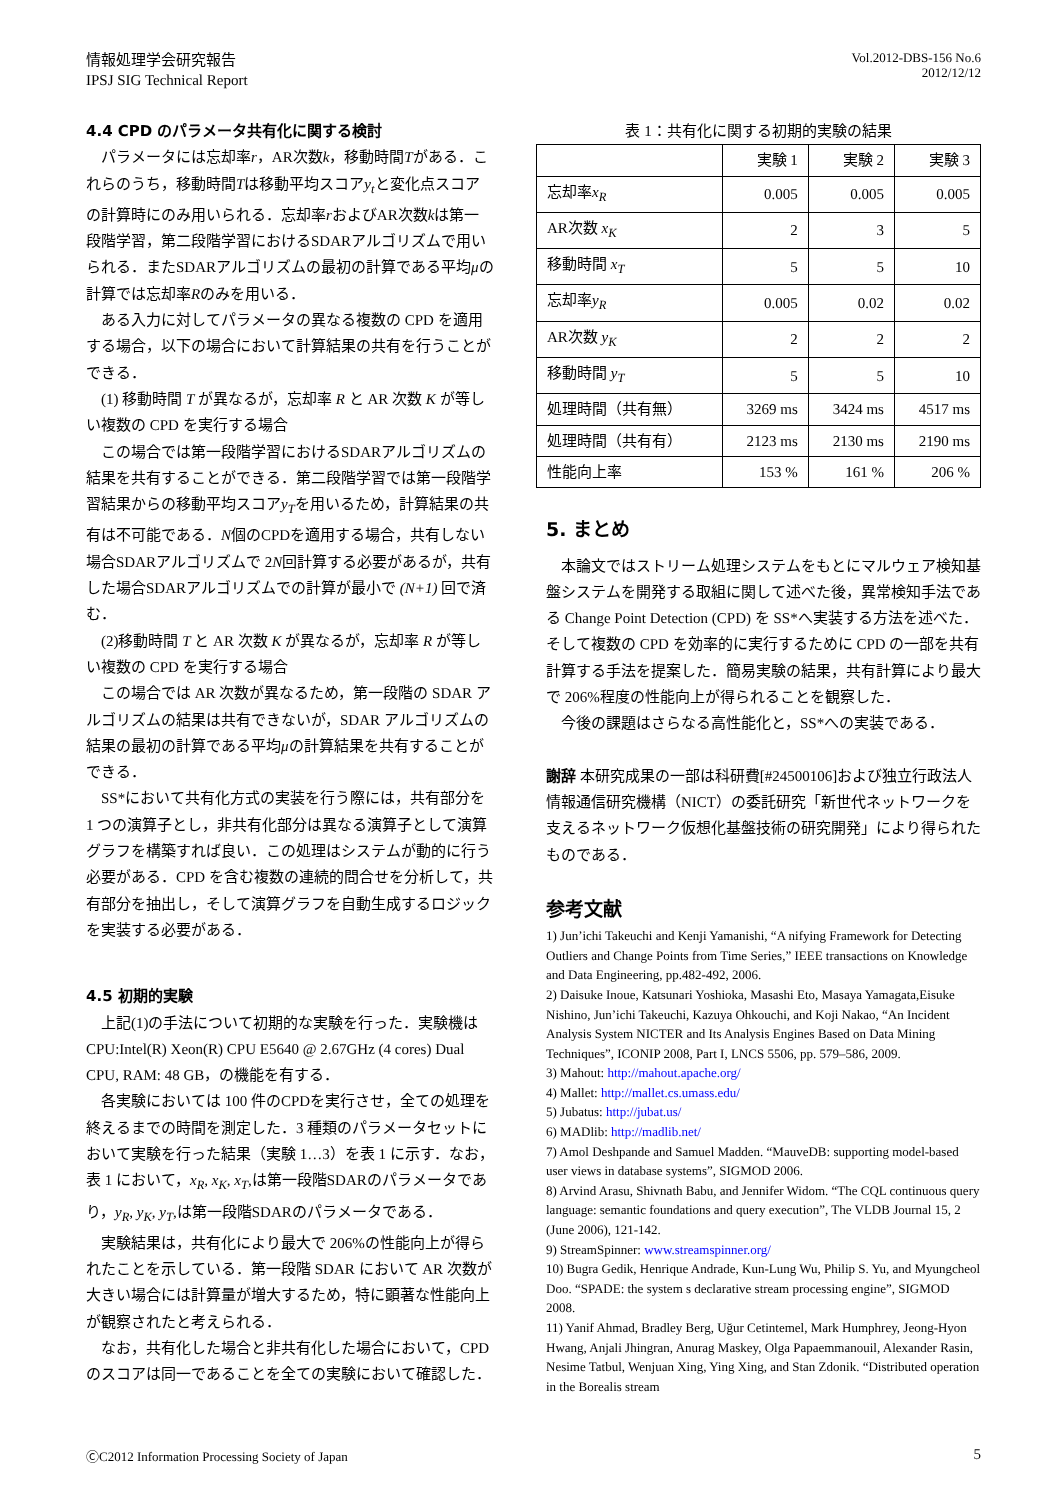情報処理学会研究報告
IPSJ SIG Technical Report
Vol.2012-DBS-156 No.6
2012/12/12
4.4 CPD のパラメータ共有化に関する検討
パラメータには忘却率r，AR次数k，移動時間Tがある．これらのうち，移動時間Tは移動平均スコアy<sub>t</sub>と変化点スコアの計算時にのみ用いられる．忘却率rおよびAR次数kは第一段階学習，第二段階学習におけるSDARアルゴリズムで用いられる．またSDARアルゴリズムの最初の計算である平均μの計算では忘却率Rのみを用いる．
ある入力に対してパラメータの異なる複数の CPD を適用する場合，以下の場合において計算結果の共有を行うことができる．
(1) 移動時間 T が異なるが，忘却率 R と AR 次数 K が等しい複数の CPD を実行する場合
この場合では第一段階学習におけるSDARアルゴリズムの結果を共有することができる．第二段階学習では第一段階学習結果からの移動平均スコアy<sub>T</sub>を用いるため，計算結果の共有は不可能である．N個のCPDを適用する場合，共有しない場合SDARアルゴリズムで 2N回計算する必要があるが，共有した場合SDARアルゴリズムでの計算が最小で (N+1) 回で済む．
(2)移動時間 T と AR 次数 K が異なるが，忘却率 R が等しい複数の CPD を実行する場合
この場合では AR 次数が異なるため，第一段階の SDAR アルゴリズムの結果は共有できないが，SDAR アルゴリズムの結果の最初の計算である平均μの計算結果を共有することができる．
SS*において共有化方式の実装を行う際には，共有部分を 1 つの演算子とし，非共有化部分は異なる演算子として演算グラフを構築すれば良い．この処理はシステムが動的に行う必要がある．CPD を含む複数の連続的問合せを分析して，共有部分を抽出し，そして演算グラフを自動生成するロジックを実装する必要がある．
4.5 初期的実験
上記(1)の手法について初期的な実験を行った．実験機は CPU:Intel(R) Xeon(R) CPU E5640 @ 2.67GHz (4 cores) Dual CPU, RAM: 48 GB，の機能を有する．
各実験においては 100 件のCPDを実行させ，全ての処理を終えるまでの時間を測定した．3 種類のパラメータセットにおいて実験を行った結果（実験 1…3）を表 1 に示す．なお，表 1 において，x<sub>R</sub>, x<sub>K</sub>, x<sub>T</sub>,は第一段階SDARのパラメータであり，y<sub>R</sub>, y<sub>K</sub>, y<sub>T</sub>,は第一段階SDARのパラメータである．
実験結果は，共有化により最大で 206%の性能向上が得られたことを示している．第一段階 SDAR において AR 次数が大きい場合には計算量が増大するため，特に顕著な性能向上が観察されたと考えられる．
なお，共有化した場合と非共有化した場合において，CPD のスコアは同一であることを全ての実験において確認した．
表 1：共有化に関する初期的実験の結果
| | 実験 1 | 実験 2 | 実験 3 |
| 忘却率 x<sub>R</sub> | 0.005 | 0.005 | 0.005 |
| AR次数 x<sub>K</sub> | 2 | 3 | 5 |
| 移動時間 x<sub>T</sub> | 5 | 5 | 10 |
| 忘却率 y<sub>R</sub> | 0.005 | 0.02 | 0.02 |
| AR次数 y<sub>K</sub> | 2 | 2 | 2 |
| 移動時間 y<sub>T</sub> | 5 | 5 | 10 |
| 処理時間（共有無） | 3269 ms | 3424 ms | 4517 ms |
| 処理時間（共有有） | 2123 ms | 2130 ms | 2190 ms |
| 性能向上率 | 153 % | 161 % | 206 % |
5. まとめ
本論文ではストリーム処理システムをもとにマルウェア検知基盤システムを開発する取組に関して述べた後，異常検知手法である Change Point Detection (CPD) を SS*へ実装する方法を述べた．そして複数の CPD を効率的に実行するために CPD の一部を共有計算する手法を提案した．簡易実験の結果，共有計算により最大で 206%程度の性能向上が得られることを観察した．
今後の課題はさらなる高性能化と，SS*への実装である．
謝辞 本研究成果の一部は科研費[#24500106]および独立行政法人 情報通信研究機構（NICT）の委託研究「新世代ネットワークを支えるネットワーク仮想化基盤技術の研究開発」により得られたものである．
参考文献
1) Jun’ichi Takeuchi and Kenji Yamanishi, “A nifying Framework for Detecting Outliers and Change Points from Time Series,” IEEE transactions on Knowledge and Data Engineering, pp.482-492, 2006.
2) Daisuke Inoue, Katsunari Yoshioka, Masashi Eto, Masaya Yamagata,Eisuke Nishino, Jun’ichi Takeuchi, Kazuya Ohkouchi, and Koji Nakao, “An Incident Analysis System NICTER and Its Analysis Engines Based on Data Mining Techniques”, ICONIP 2008, Part I, LNCS 5506, pp. 579–586, 2009.
3) Mahout: http://mahout.apache.org/
4) Mallet: http://mallet.cs.umass.edu/
5) Jubatus: http://jubat.us/
6) MADlib: http://madlib.net/
7) Amol Deshpande and Samuel Madden. “MauveDB: supporting model-based user views in database systems”, SIGMOD 2006.
8) Arvind Arasu, Shivnath Babu, and Jennifer Widom. “The CQL continuous query language: semantic foundations and query execution”, The VLDB Journal 15, 2 (June 2006), 121-142.
9) StreamSpinner: www.streamspinner.org/
10) Bugra Gedik, Henrique Andrade, Kun-Lung Wu, Philip S. Yu, and Myungcheol Doo. “SPADE: the system s declarative stream processing engine”, SIGMOD 2008.
11) Yanif Ahmad, Bradley Berg, Uğur Cetintemel, Mark Humphrey, Jeong-Hyon Hwang, Anjali Jhingran, Anurag Maskey, Olga Papaemmanouil, Alexander Rasin, Nesime Tatbul, Wenjuan Xing, Ying Xing, and Stan Zdonik. “Distributed operation in the Borealis stream
ⒸC2012 Information Processing Society of Japan
5